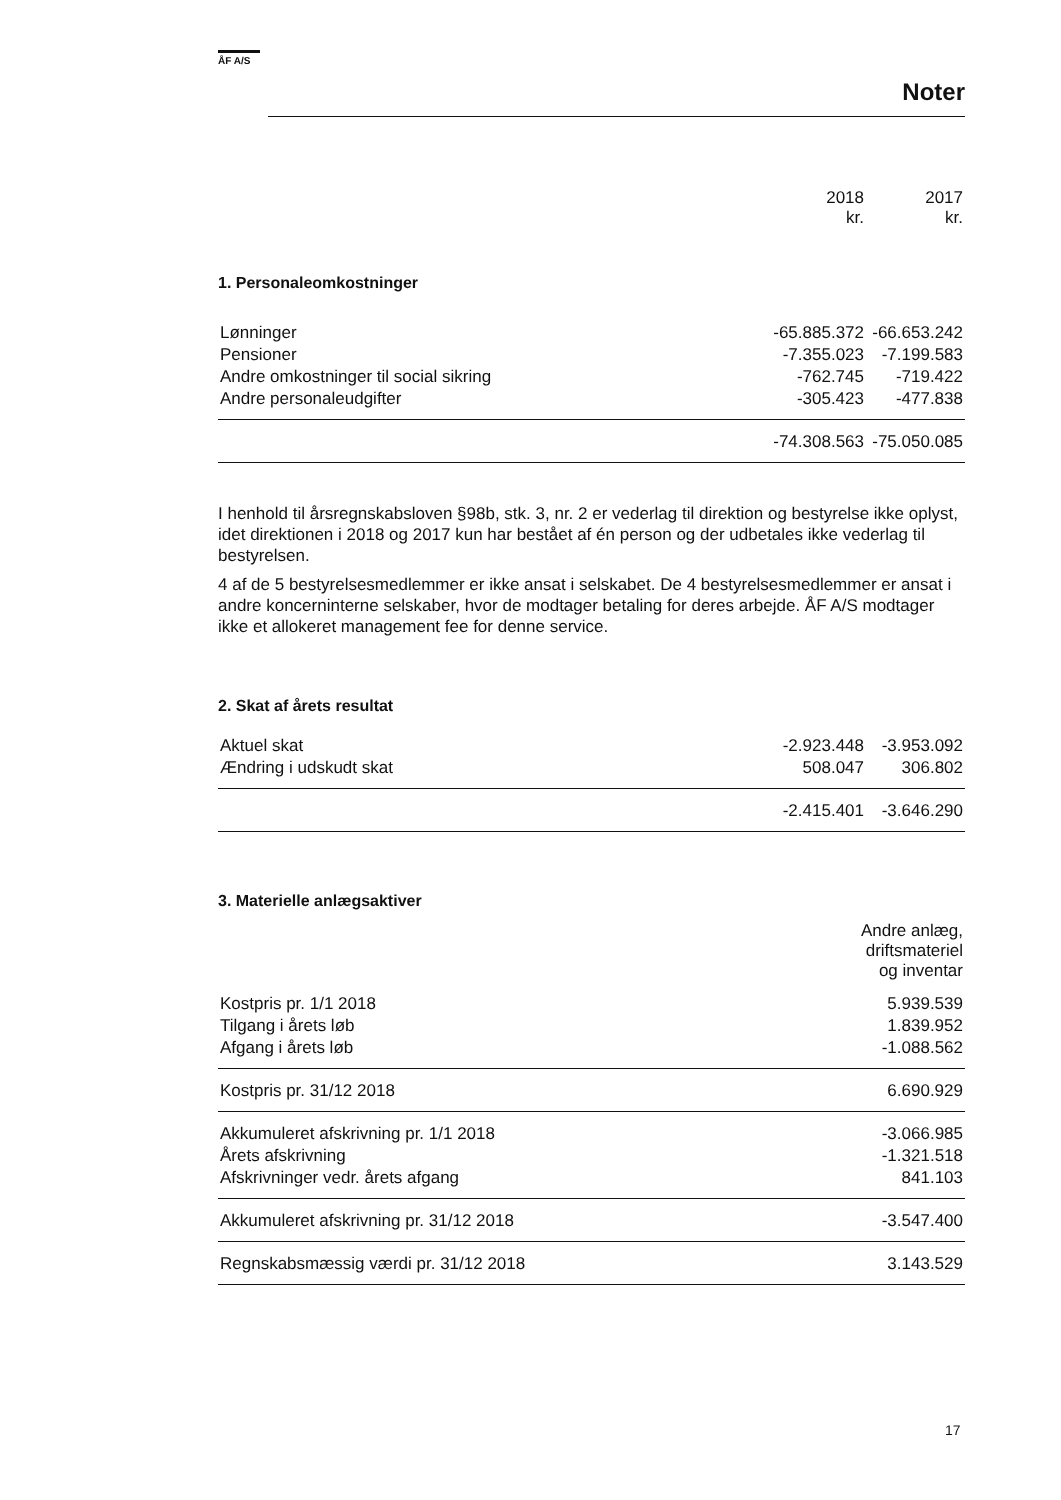ÅF A/S
Noter
| | 2018 kr. | 2017 kr. |
| --- | --- | --- |
1. Personaleomkostninger
| Lønninger | -65.885.372 | -66.653.242 |
| Pensioner | -7.355.023 | -7.199.583 |
| Andre omkostninger til social sikring | -762.745 | -719.422 |
| Andre personaleudgifter | -305.423 | -477.838 |
| | -74.308.563 | -75.050.085 |
I henhold til årsregnskabsloven §98b, stk. 3, nr. 2 er vederlag til direktion og bestyrelse ikke oplyst, idet direktionen i 2018 og 2017 kun har bestået af én person og der udbetales ikke vederlag til bestyrelsen.
4 af de 5 bestyrelsesmedlemmer er ikke ansat i selskabet. De 4 bestyrelsesmedlemmer er ansat i andre koncerninterne selskaber, hvor de modtager betaling for deres arbejde. ÅF A/S modtager ikke et allokeret management fee for denne service.
2. Skat af årets resultat
| Aktuel skat | -2.923.448 | -3.953.092 |
| Ændring i udskudt skat | 508.047 | 306.802 |
| | -2.415.401 | -3.646.290 |
3. Materielle anlægsaktiver
| | Andre anlæg, driftsmateriel og inventar |
| --- | --- |
| Kostpris pr. 1/1 2018 | 5.939.539 |
| Tilgang i årets løb | 1.839.952 |
| Afgang i årets løb | -1.088.562 |
| Kostpris pr. 31/12 2018 | 6.690.929 |
| Akkumuleret afskrivning pr. 1/1 2018 | -3.066.985 |
| Årets afskrivning | -1.321.518 |
| Afskrivninger vedr. årets afgang | 841.103 |
| Akkumuleret afskrivning pr. 31/12 2018 | -3.547.400 |
| Regnskabsmæssig værdi pr. 31/12 2018 | 3.143.529 |
17